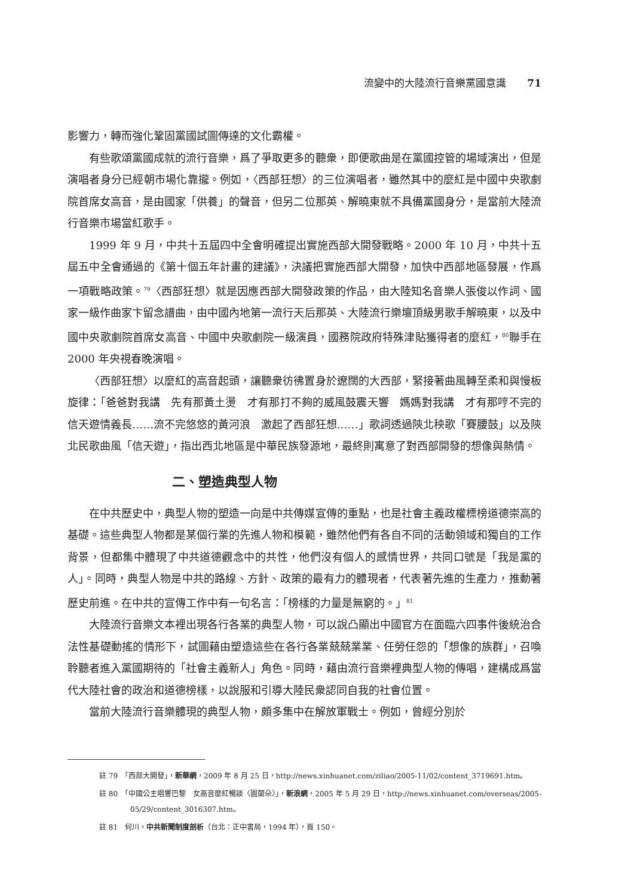流變中的大陸流行音樂黨國意識 71
影響力，轉而強化鞏固黨國試圖傳達的文化霸權。
有些歌頌黨國成就的流行音樂，爲了爭取更多的聽衆，即便歌曲是在黨國控管的場域演出，但是演唱者身分已經朝市場化靠攏。例如，〈西部狂想〉的三位演唱者，雖然其中的麼紅是中國中央歌劇院首席女高音，是由國家「供養」的聲音，但另二位那英、解曉東就不具備黨國身分，是當前大陸流行音樂市場當紅歌手。
1999 年 9 月，中共十五屆四中全會明確提出實施西部大開發戰略。2000 年 10 月，中共十五屆五中全會通過的《第十個五年計畫的建議》，決議把實施西部大開發，加快中西部地區發展，作爲一項戰略政策。<sup>79</sup>〈西部狂想〉就是因應西部大開發政策的作品，由大陸知名音樂人張俊以作詞、國家一級作曲家卞留念譜曲，由中國內地第一流行天后那英、大陸流行樂壇頂級男歌手解曉東，以及中國中央歌劇院首席女高音、中國中央歌劇院一級演員，國務院政府特殊津貼獲得者的麼紅，<sup>80</sup>聯手在 2000 年央視春晚演唱。
〈西部狂想〉以麼紅的高音起頭，讓聽衆彷彿置身於遼闊的大西部，緊接著曲風轉至柔和與慢板旋律：「爸爸對我講　先有那黃土燙　才有那打不夠的威風鼓震天響　媽媽對我講　才有那哼不完的信天遊情義長……流不完悠悠的黃河浪　激起了西部狂想……」歌詞透過陝北秧歌「賽腰鼓」以及陝北民歌曲風「信天遊」，指出西北地區是中華民族發源地，最終則寓意了對西部開發的想像與熱情。
二、塑造典型人物
在中共歷史中，典型人物的塑造一向是中共傳媒宣傳的重點，也是社會主義政權標榜道德崇高的基礎。這些典型人物都是某個行業的先進人物和模範，雖然他們有各自不同的活動領域和獨自的工作背景，但都集中體現了中共道德觀念中的共性，他們沒有個人的感情世界，共同口號是「我是黨的人」。同時，典型人物是中共的路線、方針、政策的最有力的體現者，代表著先進的生產力，推動著歷史前進。在中共的宣傳工作中有一句名言：「榜樣的力量是無窮的。」<sup>81</sup>
大陸流行音樂文本裡出現各行各業的典型人物，可以說凸顯出中國官方在面臨六四事件後統治合法性基礎動搖的情形下，試圖藉由塑造這些在各行各業兢兢業業、任勞任怨的「想像的族群」，召喚聆聽者進入黨國期待的「社會主義新人」角色。同時，藉由流行音樂裡典型人物的傳唱，建構成爲當代大陸社會的政治和道德榜樣，以說服和引導大陸民衆認同自我的社會位置。
當前大陸流行音樂體現的典型人物，頗多集中在解放軍戰士。例如，曾經分別於
註 79　「西部大開發」，新華網，2009 年 8 月 25 日，http://news.xinhuanet.com/ziliao/2005-11/02/content_3719691.htm。
註 80　「中國公主唱響巴黎　女高音麼紅暢談〈圖蘭朵〉」，新浪網，2005 年 5 月 29 日，http://news.xinhuanet.com/overseas/2005-05/29/content_3016307.htm。
註 81　何川，中共新聞制度剖析（台北：正中書局，1994 年），頁 150。